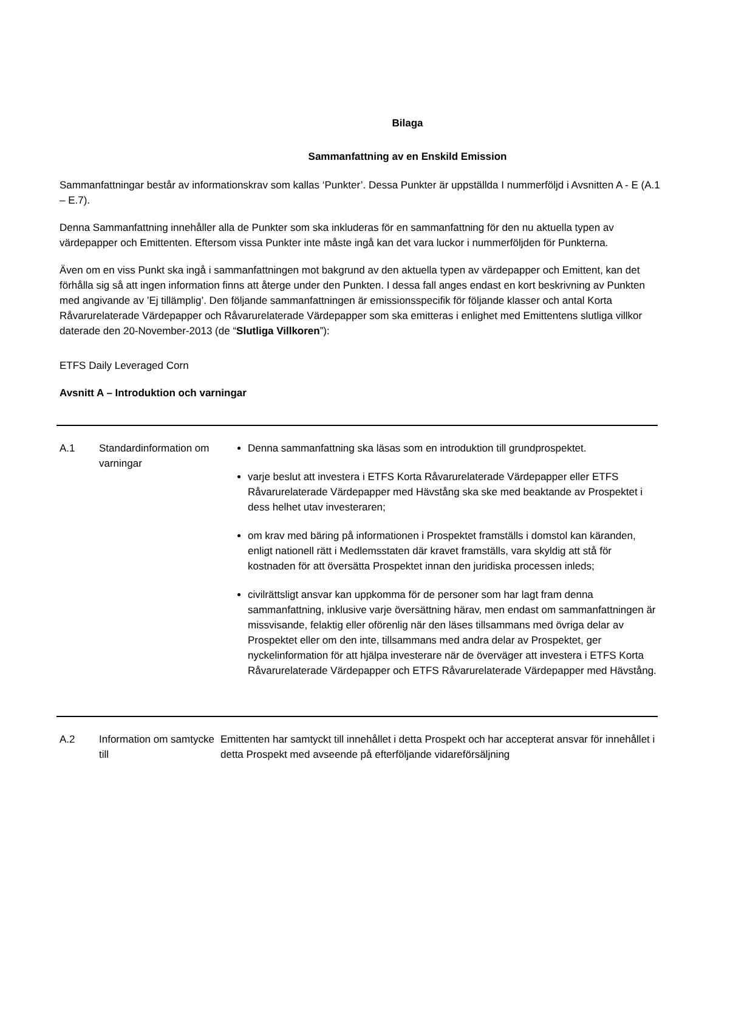Bilaga
Sammanfattning av en Enskild Emission
Sammanfattningar består av informationskrav som kallas ‘Punkter’. Dessa Punkter är uppställda I nummerföljd i Avsnitten A - E (A.1 – E.7).
Denna Sammanfattning innehåller alla de Punkter som ska inkluderas för en sammanfattning för den nu aktuella typen av värdepapper och Emittenten. Eftersom vissa Punkter inte måste ingå kan det vara luckor i nummerföljden för Punkterna.
Även om en viss Punkt ska ingå i sammanfattningen mot bakgrund av den aktuella typen av värdepapper och Emittent, kan det förhålla sig så att ingen information finns att återge under den Punkten. I dessa fall anges endast en kort beskrivning av Punkten med angivande av ’Ej tillämplig’. Den följande sammanfattningen är emissionsspecifik för följande klasser och antal Korta Råvarurelaterade Värdepapper och Råvarurelaterade Värdepapper som ska emitteras i enlighet med Emittentens slutliga villkor daterade den 20-November-2013 (de “Slutliga Villkoren”):
ETFS Daily Leveraged Corn
Avsnitt A – Introduktion och varningar
| A.1 | Standardinformation om varningar | Denna sammanfattning ska läsas som en introduktion till grundprospektet. varje beslut att investera i ETFS Korta Råvarurelaterade Värdepapper eller ETFS Råvarurelaterade Värdepapper med Hävstång ska ske med beaktande av Prospektet i dess helhet utav investeraren; om krav med bäring på informationen i Prospektet framställs i domstol kan käranden, enligt nationell rätt i Medlemsstaten där kravet framställs, vara skyldig att stå för kostnaden för att översätta Prospektet innan den juridiska processen inleds; civilrättsligt ansvar kan uppkomma för de personer som har lagt fram denna sammanfattning, inklusive varje översättning härav, men endast om sammanfattningen är missvisande, felaktig eller oförenlig när den läses tillsammans med övriga delar av Prospektet eller om den inte, tillsammans med andra delar av Prospektet, ger nyckelinformation för att hjälpa investerare när de överväger att investera i ETFS Korta Råvarurelaterade Värdepapper och ETFS Råvarurelaterade Värdepapper med Hävstång. |
| A.2 | Information om samtycke till | Emittenten har samtyckt till innehållet i detta Prospekt och har accepterat ansvar för innehållet i detta Prospekt med avseende på efterföljande vidareförsäljning |